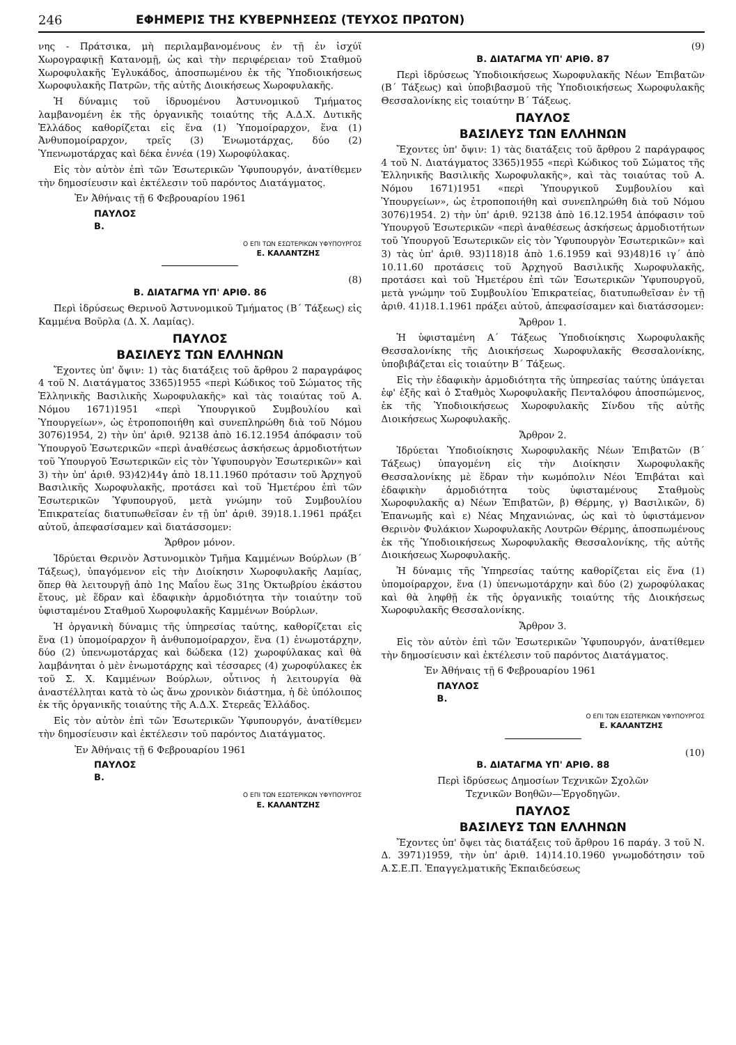246 ΕΦΗΜΕΡΙΣ ΤΗΣ ΚΥΒΕΡΝΗΣΕΩΣ (ΤΕΥΧΟΣ ΠΡΩΤΟΝ)
νης - Πράτσικα, μὴ περιλαμβανομένους ἐν τῇ ἐν ἰσχύϊ Χωρογραφικῇ Κατανομῇ, ὡς καὶ τὴν περιφέρειαν τοῦ Σταθμοῦ Χωροφυλακῆς Ἐγλυκάδος, ἀποσπωμένου ἐκ τῆς Ὑποδιοικήσεως Χωροφυλακῆς Πατρῶν, τῆς αὐτῆς Διοικήσεως Χωροφυλακῆς.
Ἡ δύναμις τοῦ ἱδρυομένου Ἀστυνομικοῦ Τμήματος λαμβανομένη ἐκ τῆς ὀργανικῆς τοιαύτης τῆς Α.Δ.Χ. Δυτικῆς Ἑλλάδος καθορίζεται εἰς ἕνα (1) Ὑπομοίραρχον, ἕνα (1) Ἀνθυπομοίραρχον, τρεῖς (3) Ἐνωμοτάρχας, δύο (2) Ὑπενωμοτάρχας καὶ δέκα ἐννέα (19) Χωροφύλακας.
Εἰς τὸν αὐτὸν ἐπὶ τῶν Ἐσωτερικῶν Ὑφυπουργόν, ἀνατίθεμεν τὴν δημοσίευσιν καὶ ἐκτέλεσιν τοῦ παρόντος Διατάγματος.
Ἐν Ἀθήναις τῇ 6 Φεβρουαρίου 1961
ΠΑΥΛΟΣ
Β.
Ο ΕΠΙ ΤΩΝ ΕΣΩΤΕΡΙΚΩΝ ΥΦΥΠΟΥΡΓΟΣ
Ε. ΚΑΛΑΝΤΖΗΣ
(8)
Β. ΔΙΑΤΑΓΜΑ ΥΠ' ΑΡΙΘ. 86
Περὶ ἱδρύσεως Θερινοῦ Ἀστυνομικοῦ Τμήματος (Β΄ Τάξεως) εἰς Καμμένα Βοῦρλα (Δ. Χ. Λαμίας).
ΠΑΥΛΟΣ
ΒΑΣΙΛΕΥΣ ΤΩΝ ΕΛΛΗΝΩΝ
Ἔχοντες ὑπ' ὄψιν: 1) τὰς διατάξεις τοῦ ἄρθρου 2 παραγράφος 4 τοῦ Ν. Διατάγματος 3365)1955 «περὶ Κώδικος τοῦ Σώματος τῆς Ἑλληνικῆς Βασιλικῆς Χωροφυλακῆς» καὶ τὰς τοιαύτας τοῦ Α. Νόμου 1671)1951 «περὶ Ὑπουργικοῦ Συμβουλίου καὶ Ὑπουργείων», ὡς ἐτροποποιήθη καὶ συνεπληρώθη διὰ τοῦ Νόμου 3076)1954, 2) τὴν ὑπ' ἀριθ. 92138 ἀπὸ 16.12.1954 ἀπόφασιν τοῦ Ὑπουργοῦ Ἐσωτερικῶν «περὶ ἀναθέσεως ἀσκήσεως ἁρμοδιοτήτων τοῦ Ὑπουργοῦ Ἐσωτερικῶν εἰς τὸν Ὑφυπουργὸν Ἐσωτερικῶν» καὶ 3) τὴν ὑπ' ἀριθ. 93)42)44γ ἀπὸ 18.11.1960 πρότασιν τοῦ Ἀρχηγοῦ Βασιλικῆς Χωροφυλακῆς, προτάσει καὶ τοῦ Ἡμετέρου ἐπὶ τῶν Ἐσωτερικῶν Ὑφυπουργοῦ, μετὰ γνώμην τοῦ Συμβουλίου Ἐπικρατείας διατυπωθεῖσαν ἐν τῇ ὑπ' ἀριθ. 39)18.1.1961 πράξει αὐτοῦ, ἀπεφασίσαμεν καὶ διατάσσομεν:
Ἄρθρον μόνον.
Ἱδρύεται Θερινὸν Ἀστυνομικὸν Τμῆμα Καμμένων Βούρλων (Β΄ Τάξεως), ὑπαγόμενον εἰς τὴν Διοίκησιν Χωροφυλακῆς Λαμίας, ὅπερ θὰ λειτουργῇ ἀπὸ 1ης Μαΐου ἕως 31ης Ὀκτωβρίου ἑκάστου ἔτους, μὲ ἕδραν καὶ ἐδαφικὴν ἁρμοδιότητα τὴν τοιαύτην τοῦ ὑφισταμένου Σταθμοῦ Χωροφυλακῆς Καμμένων Βούρλων.
Ἡ ὀργανικὴ δύναμις τῆς ὑπηρεσίας ταύτης, καθορίζεται εἰς ἕνα (1) ὑπομοίραρχον ἢ ἀνθυπομοίραρχον, ἕνα (1) ἐνωμοτάρχην, δύο (2) ὑπενωμοτάρχας καὶ δώδεκα (12) χωροφύλακας καὶ θὰ λαμβάνηται ὁ μὲν ἐνωμοτάρχης καὶ τέσσαρες (4) χωροφύλακες ἐκ τοῦ Σ. Χ. Καμμένων Βούρλων, οὗτινος ἡ λειτουργία θὰ ἀναστέλληται κατὰ τὸ ὡς ἄνω χρονικὸν διάστημα, ἡ δὲ ὑπόλοιπος ἐκ τῆς ὀργανικῆς τοιαύτης τῆς Α.Δ.Χ. Στερεᾶς Ἑλλάδος.
Εἰς τὸν αὐτὸν ἐπὶ τῶν Ἐσωτερικῶν Ὑφυπουργόν, ἀνατίθεμεν τὴν δημοσίευσιν καὶ ἐκτέλεσιν τοῦ παρόντος Διατάγματος.
Ἐν Ἀθήναις τῇ 6 Φεβρουαρίου 1961
ΠΑΥΛΟΣ
Β.
Ο ΕΠΙ ΤΩΝ ΕΣΩΤΕΡΙΚΩΝ ΥΦΥΠΟΥΡΓΟΣ
Ε. ΚΑΛΑΝΤΖΗΣ
(9)
Β. ΔΙΑΤΑΓΜΑ ΥΠ' ΑΡΙΘ. 87
Περὶ ἱδρύσεως Ὑποδιοικήσεως Χωροφυλακῆς Νέων Ἐπιβατῶν (Β΄ Τάξεως) καὶ ὑποβιβασμοῦ τῆς Ὑποδιοικήσεως Χωροφυλακῆς Θεσσαλονίκης εἰς τοιαύτην Β΄ Τάξεως.
ΠΑΥΛΟΣ
ΒΑΣΙΛΕΥΣ ΤΩΝ ΕΛΛΗΝΩΝ
Ἔχοντες ὑπ' ὄψιν: 1) τὰς διατάξεις τοῦ ἄρθρου 2 παράγραφος 4 τοῦ Ν. Διατάγματος 3365)1955 «περὶ Κώδικος τοῦ Σώματος τῆς Ἑλληνικῆς Βασιλικῆς Χωροφυλακῆς», καὶ τὰς τοιαύτας τοῦ Α. Νόμου 1671)1951 «περὶ Ὑπουργικοῦ Συμβουλίου καὶ Ὑπουργείων», ὡς ἐτροποποιήθη καὶ συνεπληρώθη διὰ τοῦ Νόμου 3076)1954. 2) τὴν ὑπ' ἀριθ. 92138 ἀπὸ 16.12.1954 ἀπόφασιν τοῦ Ὑπουργοῦ Ἐσωτερικῶν «περὶ ἀναθέσεως ἀσκήσεως ἁρμοδιοτήτων τοῦ Ὑπουργοῦ Ἐσωτερικῶν εἰς τὸν Ὑφυπουργὸν Ἐσωτερικῶν» καὶ 3) τὰς ὑπ' ἀριθ. 93)118)18 ἀπὸ 1.6.1959 καὶ 93)48)16 ιγ΄ ἀπὸ 10.11.60 προτάσεις τοῦ Ἀρχηγοῦ Βασιλικῆς Χωροφυλακῆς, προτάσει καὶ τοῦ Ἡμετέρου ἐπὶ τῶν Ἐσωτερικῶν Ὑφυπουργοῦ, μετὰ γνώμην τοῦ Συμβουλίου Ἐπικρατείας, διατυπωθεῖσαν ἐν τῇ ἀριθ. 41)18.1.1961 πράξει αὐτοῦ, ἀπεφασίσαμεν καὶ διατάσσομεν:
Ἄρθρον 1.
Ἡ ὑφισταμένη Α΄ Τάξεως Ὑποδιοίκησις Χωροφυλακῆς Θεσσαλονίκης τῆς Διοικήσεως Χωροφυλακῆς Θεσσαλονίκης, ὑποβιβάζεται εἰς τοιαύτην Β΄ Τάξεως.
Εἰς τὴν ἐδαφικὴν ἁρμοδιότητα τῆς ὑπηρεσίας ταύτης ὑπάγεται ἐφ' ἑξῆς καὶ ὁ Σταθμὸς Χωροφυλακῆς Πενταλόφου ἀποσπώμενος, ἐκ τῆς Ὑποδιοικήσεως Χωροφυλακῆς Σίνδου τῆς αὐτῆς Διοικήσεως Χωροφυλακῆς.
Ἄρθρον 2.
Ἱδρύεται Ὑποδιοίκησις Χωροφυλακῆς Νέων Ἐπιβατῶν (Β΄ Τάξεως) ὑπαγομένη εἰς τὴν Διοίκησιν Χωροφυλακῆς Θεσσαλονίκης μὲ ἕδραν τὴν κωμόπολιν Νέοι Ἐπιβάται καὶ ἐδαφικὴν ἁρμοδιότητα τοὺς ὑφισταμένους Σταθμοὺς Χωροφυλακῆς α) Νέων Ἐπιβατῶν, β) Θέρμης, γ) Βασιλικῶν, δ) Ἐπανωμῆς καὶ ε) Νέας Μηχανιώνας, ὡς καὶ τὸ ὑφιστάμενον Θερινὸν Φυλάκιον Χωροφυλακῆς Λουτρῶν Θέρμης, ἀποσπωμένους ἐκ τῆς Ὑποδιοικήσεως Χωροφυλακῆς Θεσσαλονίκης, τῆς αὐτῆς Διοικήσεως Χωροφυλακῆς.
Ἡ δύναμις τῆς Ὑπηρεσίας ταύτης καθορίζεται εἰς ἕνα (1) ὑπομοίραρχον, ἕνα (1) ὑπενωμοτάρχην καὶ δύο (2) χωροφύλακας καὶ θὰ ληφθῇ ἐκ τῆς ὀργανικῆς τοιαύτης τῆς Διοικήσεως Χωροφυλακῆς Θεσσαλονίκης.
Ἄρθρον 3.
Εἰς τὸν αὐτὸν ἐπὶ τῶν Ἐσωτερικῶν Ὑφυπουργόν, ἀνατίθεμεν τὴν δημοσίευσιν καὶ ἐκτέλεσιν τοῦ παρόντος Διατάγματος.
Ἐν Ἀθήναις τῇ 6 Φεβρουαρίου 1961
ΠΑΥΛΟΣ
Β.
Ο ΕΠΙ ΤΩΝ ΕΣΩΤΕΡΙΚΩΝ ΥΦΥΠΟΥΡΓΟΣ
Ε. ΚΑΛΑΝΤΖΗΣ
(10)
Β. ΔΙΑΤΑΓΜΑ ΥΠ' ΑΡΙΘ. 88
Περὶ ἱδρύσεως Δημοσίων Τεχνικῶν Σχολῶν
Τεχνικῶν Βοηθῶν—Ἐργοδηγῶν.
ΠΑΥΛΟΣ
ΒΑΣΙΛΕΥΣ ΤΩΝ ΕΛΛΗΝΩΝ
Ἔχοντες ὑπ' ὄψει τὰς διατάξεις τοῦ ἄρθρου 16 παράγ. 3 τοῦ Ν. Δ. 3971)1959, τὴν ὑπ' ἀριθ. 14)14.10.1960 γνωμοδότησιν τοῦ Α.Σ.Ε.Π. Ἐπαγγελματικῆς Ἐκπαιδεύσεως